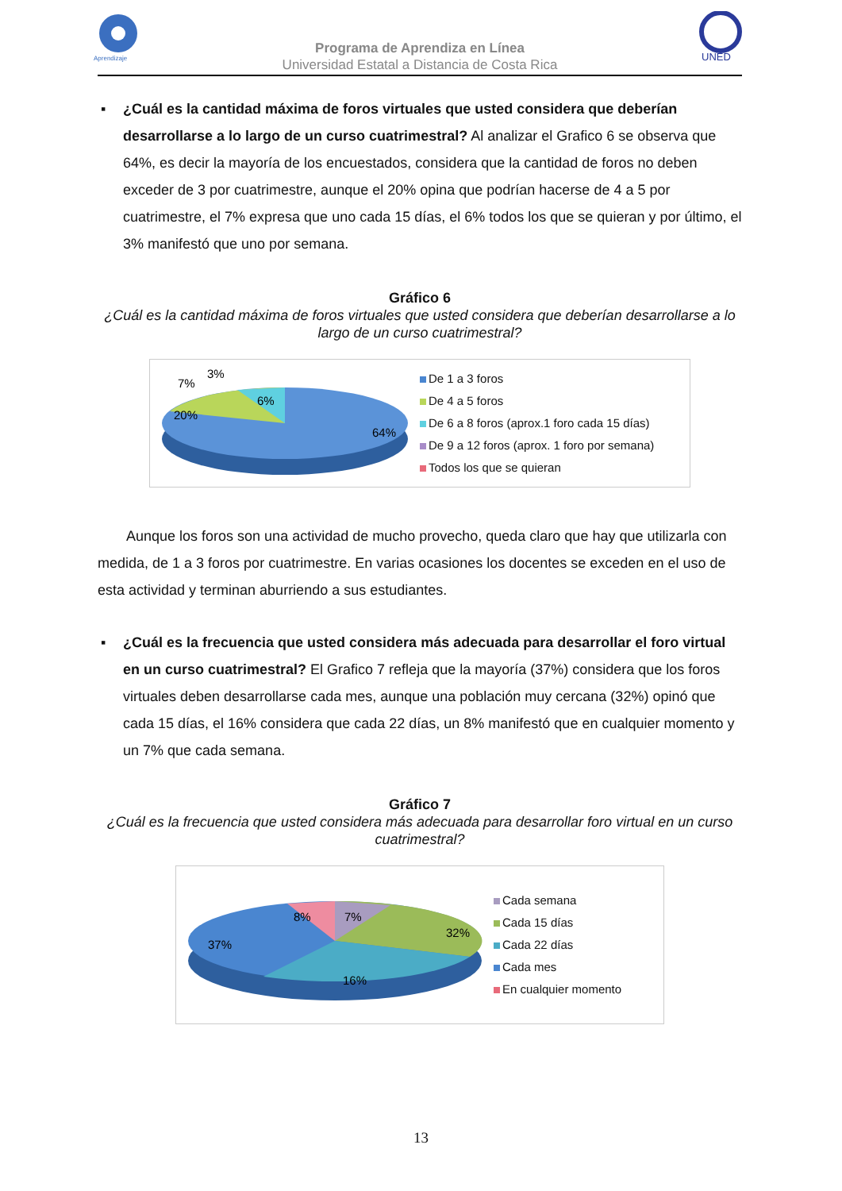Aprendizaje
UNED
Programa de Aprendiza en Línea
Universidad Estatal a Distancia de Costa Rica
▪ ¿Cuál es la cantidad máxima de foros virtuales que usted considera que deberían desarrollarse a lo largo de un curso cuatrimestral? Al analizar el Grafico 6 se observa que 64%, es decir la mayoría de los encuestados, considera que la cantidad de foros no deben exceder de 3 por cuatrimestre, aunque el 20% opina que podrían hacerse de 4 a 5 por cuatrimestre, el 7% expresa que uno cada 15 días, el 6% todos los que se quieran y por último, el 3% manifestó que uno por semana.
Gráfico 6
¿Cuál es la cantidad máxima de foros virtuales que usted considera que deberían desarrollarse a lo largo de un curso cuatrimestral?
64%
20%
7%
3%
6%
De 1 a 3 foros
De 4 a 5 foros
De 6 a 8 foros (aprox.1 foro cada 15 días)
De 9 a 12 foros (aprox. 1 foro por semana)
Todos los que se quieran
Aunque los foros son una actividad de mucho provecho, queda claro que hay que utilizarla con medida, de 1 a 3 foros por cuatrimestre. En varias ocasiones los docentes se exceden en el uso de esta actividad y terminan aburriendo a sus estudiantes.
▪ ¿Cuál es la frecuencia que usted considera más adecuada para desarrollar el foro virtual en un curso cuatrimestral? El Grafico 7 refleja que la mayoría (37%) considera que los foros virtuales deben desarrollarse cada mes, aunque una población muy cercana (32%) opinó que cada 15 días, el 16% considera que cada 22 días, un 8% manifestó que en cualquier momento y un 7% que cada semana.
Gráfico 7
¿Cuál es la frecuencia que usted considera más adecuada para desarrollar foro virtual en un curso cuatrimestral?
37%
32%
16%
8%
7%
Cada semana
Cada 15 días
Cada 22 días
Cada mes
En cualquier momento
13